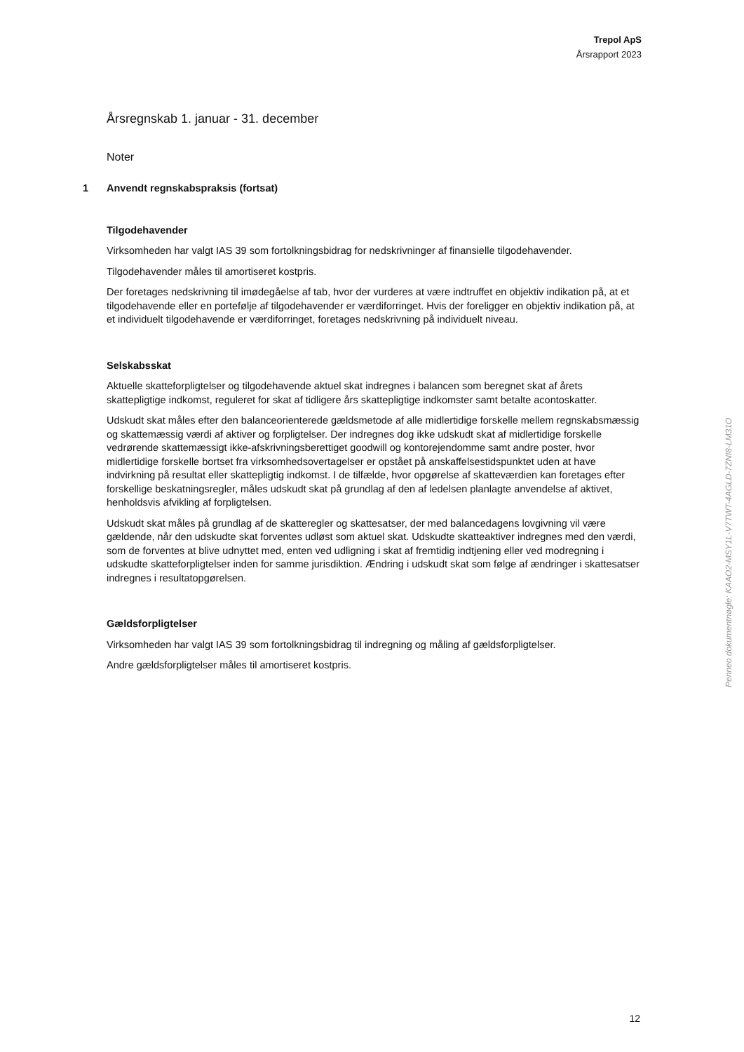Trepol ApS
Årsrapport 2023
Årsregnskab 1. januar - 31. december
Noter
1 Anvendt regnskabspraksis (fortsat)
Tilgodehavender
Virksomheden har valgt IAS 39 som fortolkningsbidrag for nedskrivninger af finansielle tilgodehavender.
Tilgodehavender måles til amortiseret kostpris.
Der foretages nedskrivning til imødegåelse af tab, hvor der vurderes at være indtruffet en objektiv indikation på, at et tilgodehavende eller en portefølje af tilgodehavender er værdiforringet. Hvis der foreligger en objektiv indikation på, at et individuelt tilgodehavende er værdiforringet, foretages nedskrivning på individuelt niveau.
Selskabsskat
Aktuelle skatteforpligtelser og tilgodehavende aktuel skat indregnes i balancen som beregnet skat af årets skattepligtige indkomst, reguleret for skat af tidligere års skattepligtige indkomster samt betalte acontoskatter.
Udskudt skat måles efter den balanceorienterede gældsmetode af alle midlertidige forskelle mellem regnskabsmæssig og skattemæssig værdi af aktiver og forpligtelser. Der indregnes dog ikke udskudt skat af midlertidige forskelle vedrørende skattemæssigt ikke-afskrivningsberettiget goodwill og kontorejendomme samt andre poster, hvor midlertidige forskelle bortset fra virksomhedsovertagelser er opstået på anskaffelsestidspunktet uden at have indvirkning på resultat eller skattepligtig indkomst. I de tilfælde, hvor opgørelse af skatteværdien kan foretages efter forskellige beskatningsregler, måles udskudt skat på grundlag af den af ledelsen planlagte anvendelse af aktivet, henholdsvis afvikling af forpligtelsen.
Udskudt skat måles på grundlag af de skatteregler og skattesatser, der med balancedagens lovgivning vil være gældende, når den udskudte skat forventes udløst som aktuel skat. Udskudte skatteaktiver indregnes med den værdi, som de forventes at blive udnyttet med, enten ved udligning i skat af fremtidig indtjening eller ved modregning i udskudte skatteforpligtelser inden for samme jurisdiktion. Ændring i udskudt skat som følge af ændringer i skattesatser indregnes i resultatopgørelsen.
Gældsforpligtelser
Virksomheden har valgt IAS 39 som fortolkningsbidrag til indregning og måling af gældsforpligtelser.
Andre gældsforpligtelser måles til amortiseret kostpris.
Penneo dokumentnøgle: KAAO2-MSY1L-V7TWT-4AGLD-7ZNI8-LM31O
12